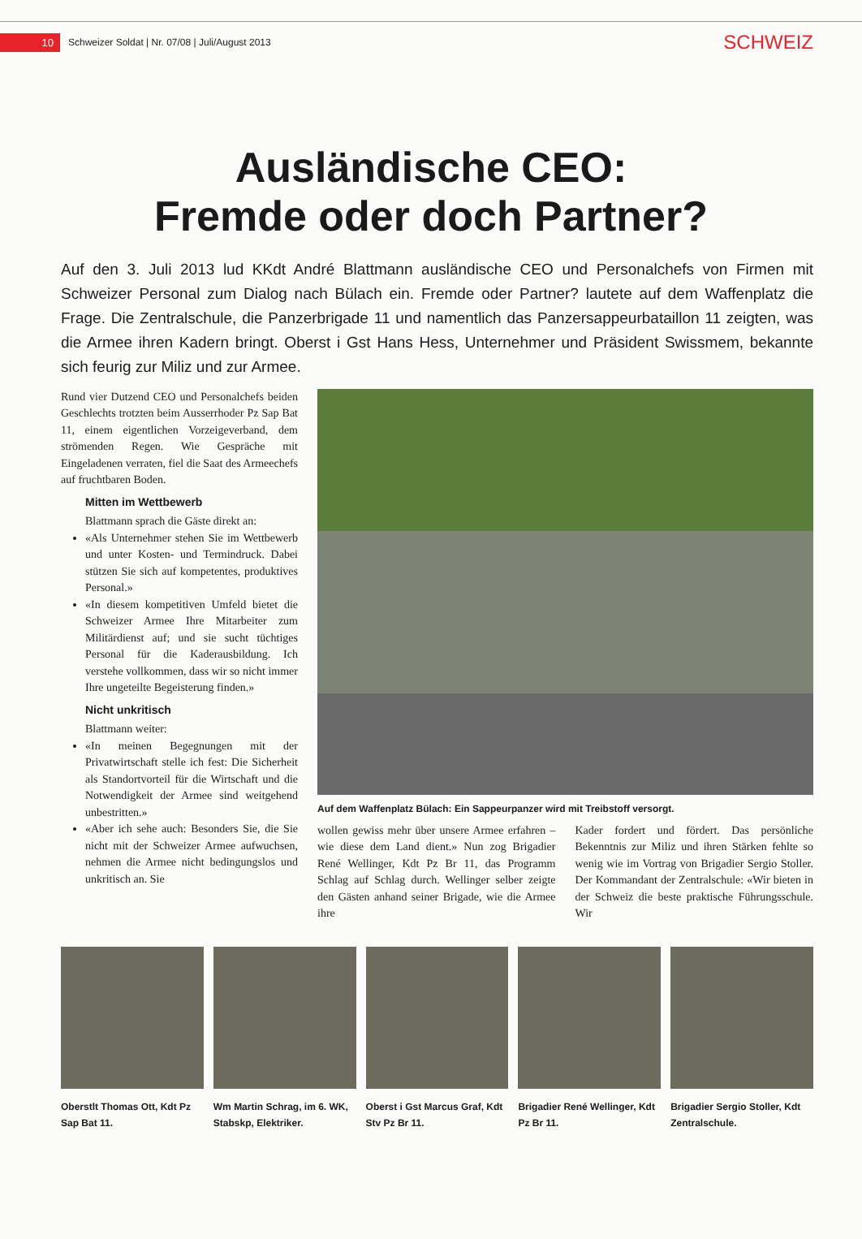10 Schweizer Soldat | Nr. 07/08 | Juli/August 2013 SCHWEIZ
Ausländische CEO:
Fremde oder doch Partner?
Auf den 3. Juli 2013 lud KKdt André Blattmann ausländische CEO und Personalchefs von Firmen mit Schweizer Personal zum Dialog nach Bülach ein. Fremde oder Partner? lautete auf dem Waffenplatz die Frage. Die Zentralschule, die Panzerbrigade 11 und namentlich das Panzersappeurbataillon 11 zeigten, was die Armee ihren Kadern bringt. Oberst i Gst Hans Hess, Unternehmer und Präsident Swissmem, bekannte sich feurig zur Miliz und zur Armee.
Rund vier Dutzend CEO und Personalchefs beiden Geschlechts trotzten beim Ausserrhoder Pz Sap Bat 11, einem eigentlichen Vorzeigeverband, dem strömenden Regen. Wie Gespräche mit Eingeladenen verraten, fiel die Saat des Armeechefs auf fruchtbaren Boden.
Mitten im Wettbewerb
Blattmann sprach die Gäste direkt an:
«Als Unternehmer stehen Sie im Wettbewerb und unter Kosten- und Termindruck. Dabei stützen Sie sich auf kompetentes, produktives Personal.»
«In diesem kompetitiven Umfeld bietet die Schweizer Armee Ihre Mitarbeiter zum Militärdienst auf; und sie sucht tüchtiges Personal für die Kaderausbildung. Ich verstehe vollkommen, dass wir so nicht immer Ihre ungeteilte Begeisterung finden.»
Nicht unkritisch
Blattmann weiter:
«In meinen Begegnungen mit der Privatwirtschaft stelle ich fest: Die Sicherheit als Standortvorteil für die Wirtschaft und die Notwendigkeit der Armee sind weitgehend unbestritten.»
«Aber ich sehe auch: Besonders Sie, die Sie nicht mit der Schweizer Armee aufwuchsen, nehmen die Armee nicht bedingungslos und unkritisch an. Sie
Auf dem Waffenplatz Bülach: Ein Sappeurpanzer wird mit Treibstoff versorgt.
wollen gewiss mehr über unsere Armee erfahren – wie diese dem Land dient.» Nun zog Brigadier René Wellinger, Kdt Pz Br 11, das Programm Schlag auf Schlag durch. Wellinger selber zeigte den Gästen anhand seiner Brigade, wie die Armee ihre
Kader fordert und fördert. Das persönliche Bekenntnis zur Miliz und ihren Stärken fehlte so wenig wie im Vortrag von Brigadier Sergio Stoller. Der Kommandant der Zentralschule: «Wir bieten in der Schweiz die beste praktische Führungsschule. Wir
Oberstlt Thomas Ott, Kdt Pz Sap Bat 11.
Wm Martin Schrag, im 6. WK, Stabskp, Elektriker.
Oberst i Gst Marcus Graf, Kdt Stv Pz Br 11.
Brigadier René Wellinger, Kdt Pz Br 11.
Brigadier Sergio Stoller, Kdt Zentralschule.